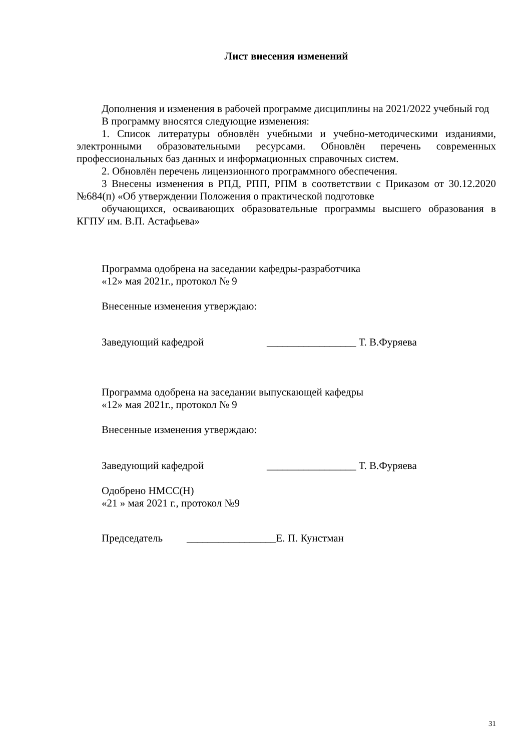Лист внесения изменений
Дополнения и изменения в рабочей программе дисциплины на 2021/2022 учебный год
В программу вносятся следующие изменения:
1. Список литературы обновлён учебными и учебно-методическими изданиями, электронными образовательными ресурсами. Обновлён перечень современных профессиональных баз данных и информационных справочных систем.
2. Обновлён перечень лицензионного программного обеспечения.
3 Внесены изменения в РПД, РПП, РПМ в соответствии с Приказом от 30.12.2020 №684(п) «Об утверждении Положения о практической подготовке
обучающихся, осваивающих образовательные программы высшего образования в КГПУ им. В.П. Астафьева»
Программа одобрена на заседании кафедры-разработчика
«12» мая 2021г., протокол № 9
Внесенные изменения утверждаю:
Заведующий кафедрой _________________ Т. В.Фуряева
Программа одобрена на заседании выпускающей кафедры
«12» мая 2021г., протокол № 9
Внесенные изменения утверждаю:
Заведующий кафедрой _________________ Т. В.Фуряева
Одобрено НМСС(Н)
«21 » мая 2021 г., протокол №9
Председатель _________________Е. П. Кунстман
31